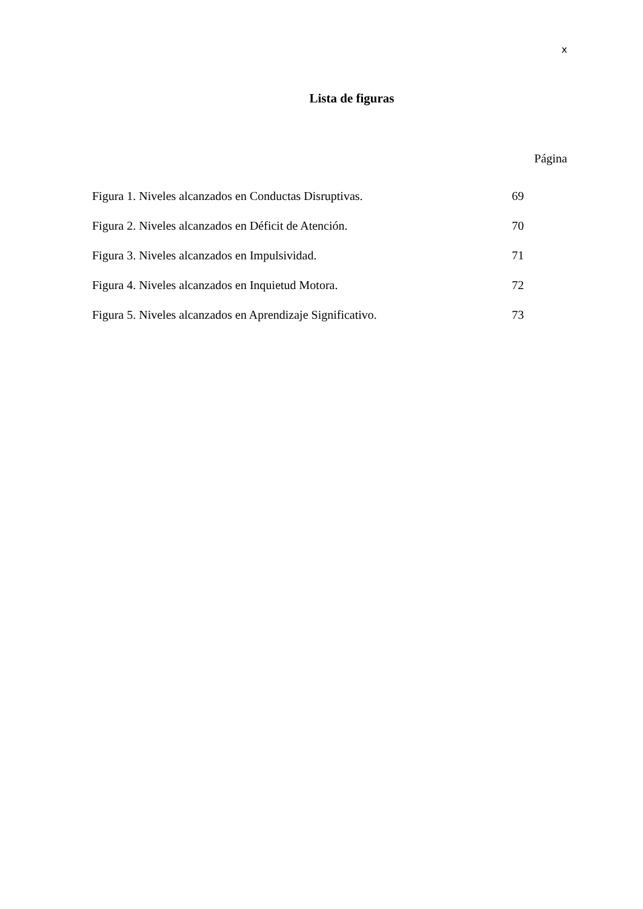x
Lista de figuras
Página
| Figura 1. Niveles alcanzados en Conductas Disruptivas. | 69 |
| Figura 2. Niveles alcanzados en Déficit de Atención. | 70 |
| Figura 3. Niveles alcanzados en Impulsividad. | 71 |
| Figura 4. Niveles alcanzados en Inquietud Motora. | 72 |
| Figura 5. Niveles alcanzados en Aprendizaje Significativo. | 73 |